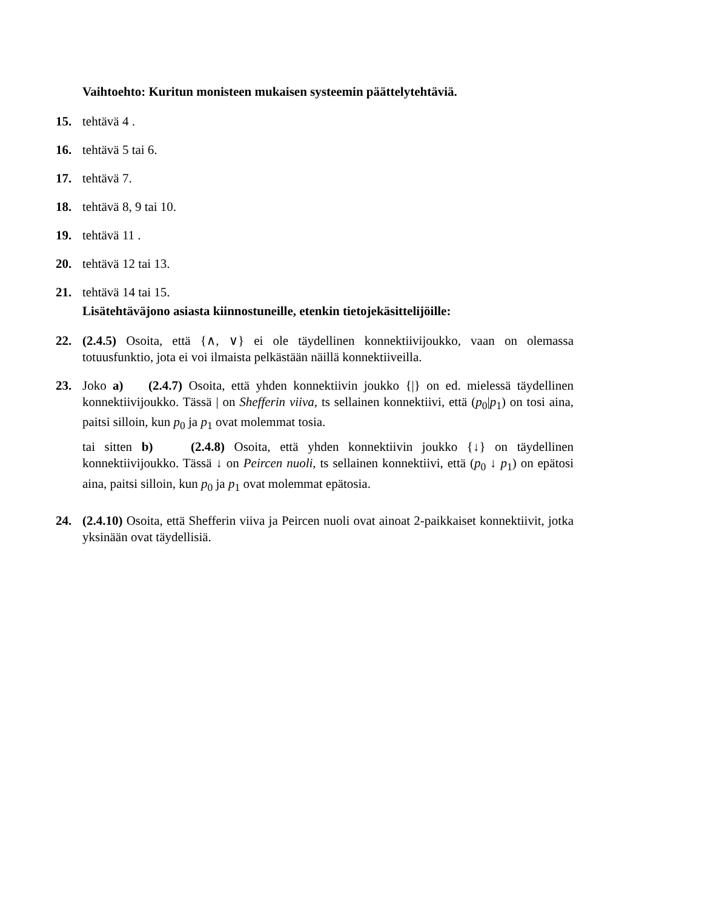Vaihtoehto: Kuritun monisteen mukaisen systeemin päättelytehtäviä.
15. tehtävä 4 .
16. tehtävä 5 tai 6.
17. tehtävä 7.
18. tehtävä 8, 9 tai 10.
19. tehtävä 11 .
20. tehtävä 12 tai 13.
21. tehtävä 14 tai 15.
Lisätehtäväjono asiasta kiinnostuneille, etenkin tietojekäsittelijöille:
22. (2.4.5) Osoita, että {∧, ∨} ei ole täydellinen konnektiivijoukko, vaan on olemassa totuusfunktio, jota ei voi ilmaista pelkästään näillä konnektiiveilla.
23. Joko a) (2.4.7) Osoita, että yhden konnektiivin joukko {|} on ed. mielessä täydellinen konnektiivijoukko. Tässä | on Shefferin viiva, ts sellainen konnektiivi, että (p<sub>0</sub>|p<sub>1</sub>) on tosi aina, paitsi silloin, kun p<sub>0</sub> ja p<sub>1</sub> ovat molemmat tosia.
tai sitten b) (2.4.8) Osoita, että yhden konnektiivin joukko {↓} on täydellinen konnektiivijoukko. Tässä ↓ on Peircen nuoli, ts sellainen konnektiivi, että (p<sub>0</sub> ↓ p<sub>1</sub>) on epätosi aina, paitsi silloin, kun p<sub>0</sub> ja p<sub>1</sub> ovat molemmat epätosia.
24. (2.4.10) Osoita, että Shefferin viiva ja Peircen nuoli ovat ainoat 2-paikkaiset konnektiivit, jotka yksinään ovat täydellisiä.